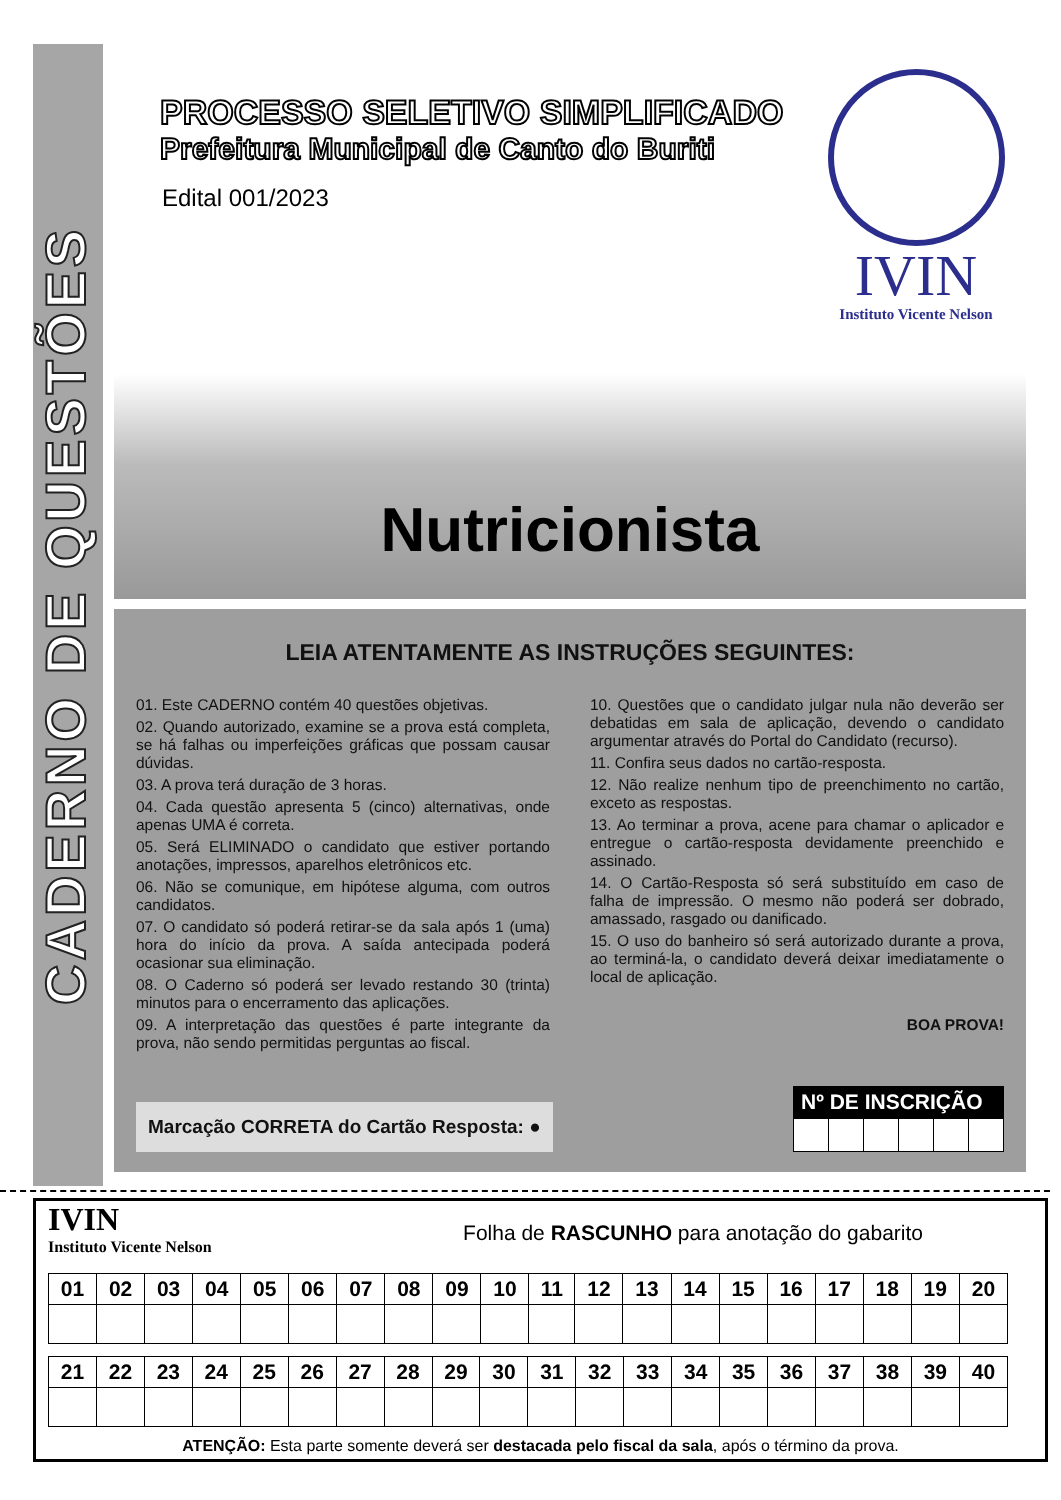CADERNO DE QUESTÕES
PROCESSO SELETIVO SIMPLIFICADO
Prefeitura Municipal de Canto do Buriti
Edital 001/2023
IVIN
Instituto Vicente Nelson
Nutricionista
LEIA ATENTAMENTE AS INSTRUÇÕES SEGUINTES:
01. Este CADERNO contém 40 questões objetivas.
02. Quando autorizado, examine se a prova está completa, se há falhas ou imperfeições gráficas que possam causar dúvidas.
03. A prova terá duração de 3 horas.
04. Cada questão apresenta 5 (cinco) alternativas, onde apenas UMA é correta.
05. Será ELIMINADO o candidato que estiver portando anotações, impressos, aparelhos eletrônicos etc.
06. Não se comunique, em hipótese alguma, com outros candidatos.
07. O candidato só poderá retirar-se da sala após 1 (uma) hora do início da prova. A saída antecipada poderá ocasionar sua eliminação.
08. O Caderno só poderá ser levado restando 30 (trinta) minutos para o encerramento das aplicações.
09. A interpretação das questões é parte integrante da prova, não sendo permitidas perguntas ao fiscal.
10. Questões que o candidato julgar nula não deverão ser debatidas em sala de aplicação, devendo o candidato argumentar através do Portal do Candidato (recurso).
11. Confira seus dados no cartão-resposta.
12. Não realize nenhum tipo de preenchimento no cartão, exceto as respostas.
13. Ao terminar a prova, acene para chamar o aplicador e entregue o cartão-resposta devidamente preenchido e assinado.
14. O Cartão-Resposta só será substituído em caso de falha de impressão. O mesmo não poderá ser dobrado, amassado, rasgado ou danificado.
15. O uso do banheiro só será autorizado durante a prova, ao terminá-la, o candidato deverá deixar imediatamente o local de aplicação.
BOA PROVA!
Marcação CORRETA do Cartão Resposta: ●
Nº DE INSCRIÇÃO
IVIN
Instituto Vicente Nelson
Folha de RASCUNHO para anotação do gabarito
| 01 | 02 | 03 | 04 | 05 | 06 | 07 | 08 | 09 | 10 | 11 | 12 | 13 | 14 | 15 | 16 | 17 | 18 | 19 | 20 |
| --- | --- | --- | --- | --- | --- | --- | --- | --- | --- | --- | --- | --- | --- | --- | --- | --- | --- | --- | --- |
| 21 | 22 | 23 | 24 | 25 | 26 | 27 | 28 | 29 | 30 | 31 | 32 | 33 | 34 | 35 | 36 | 37 | 38 | 39 | 40 |
| --- | --- | --- | --- | --- | --- | --- | --- | --- | --- | --- | --- | --- | --- | --- | --- | --- | --- | --- | --- |
ATENÇÃO: Esta parte somente deverá ser destacada pelo fiscal da sala, após o término da prova.